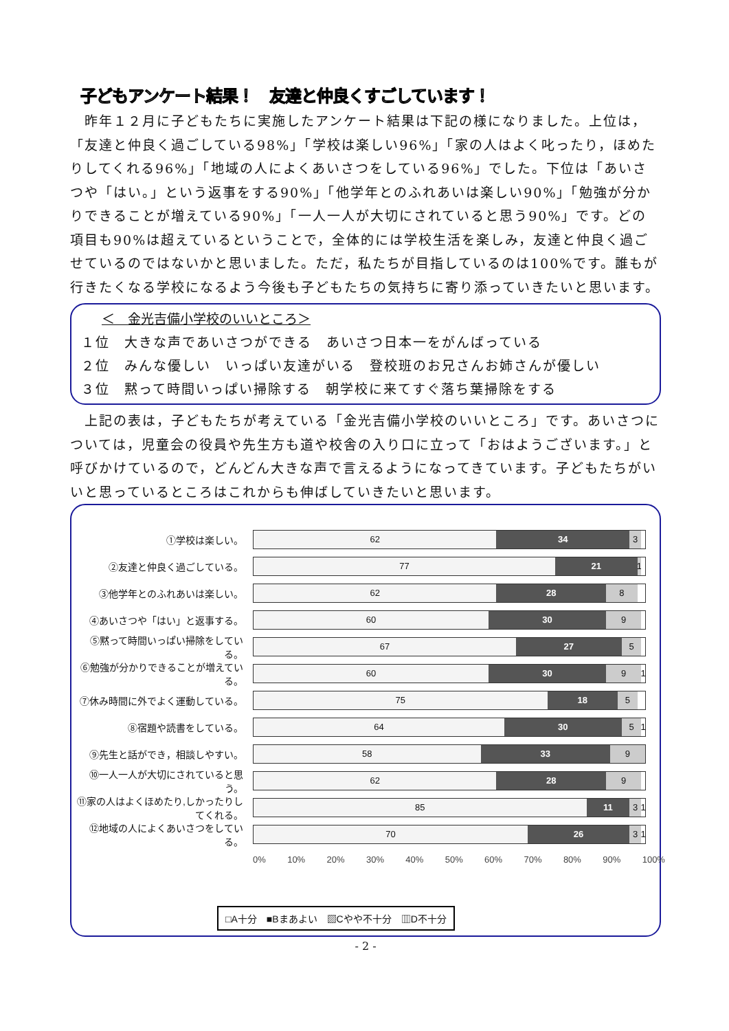子どもアンケート結果！　友達と仲良くすごしています！
　昨年１２月に子どもたちに実施したアンケート結果は下記の様になりました。上位は，「友達と仲良く過ごしている98%」「学校は楽しい96%」「家の人はよく叱ったり，ほめたりしてくれる96%」「地域の人によくあいさつをしている96%」でした。下位は「あいさつや「はい。」という返事をする90%」「他学年とのふれあいは楽しい90%」「勉強が分かりできることが増えている90%」「一人一人が大切にされていると思う90%」です。どの項目も90%は超えているということで，全体的には学校生活を楽しみ，友達と仲良く過ごせているのではないかと思いました。ただ，私たちが目指しているのは100%です。誰もが行きたくなる学校になるよう今後も子どもたちの気持ちに寄り添っていきたいと思います。
＜　金光吉備小学校のいいところ＞
１位　大きな声であいさつができる　あいさつ日本一をがんばっている
２位　みんな優しい　いっぱい友達がいる　登校班のお兄さんお姉さんが優しい
３位　黙って時間いっぱい掃除する　朝学校に来てすぐ落ち葉掃除をする
　上記の表は，子どもたちが考えている「金光吉備小学校のいいところ」です。あいさつについては，児童会の役員や先生方も道や校舎の入り口に立って「おはようございます。」と呼びかけているので，どんどん大きな声で言えるようになってきています。子どもたちがいいと思っているところはこれからも伸ばしていきたいと思います。
①学校は楽しい。
62 34 3
②友達と仲良く過ごしている。
77 21 1
③他学年とのふれあいは楽しい。
62 28 8
④あいさつや「はい」と返事する。
60 30 9
⑤黙って時間いっぱい掃除をしている。
67 27 5
⑥勉強が分かりできることが増えている。
60 30 9 1
⑦休み時間に外でよく運動している。
75 18 5
⑧宿題や読書をしている。
64 30 5 1
⑨先生と話ができ，相談しやすい。
58 33 9
⑩一人一人が大切にされていると思う。
62 28 9
⑪家の人はよくほめたり,しかったりしてくれる。
85 11 3 1
⑫地域の人によくあいさつをしている。
70 26 3 1
0% 10% 20% 30% 40% 50% 60% 70% 80% 90% 100%
□A十分　■Bまあよい　▨Cやや不十分　▥D不十分
- 2 -